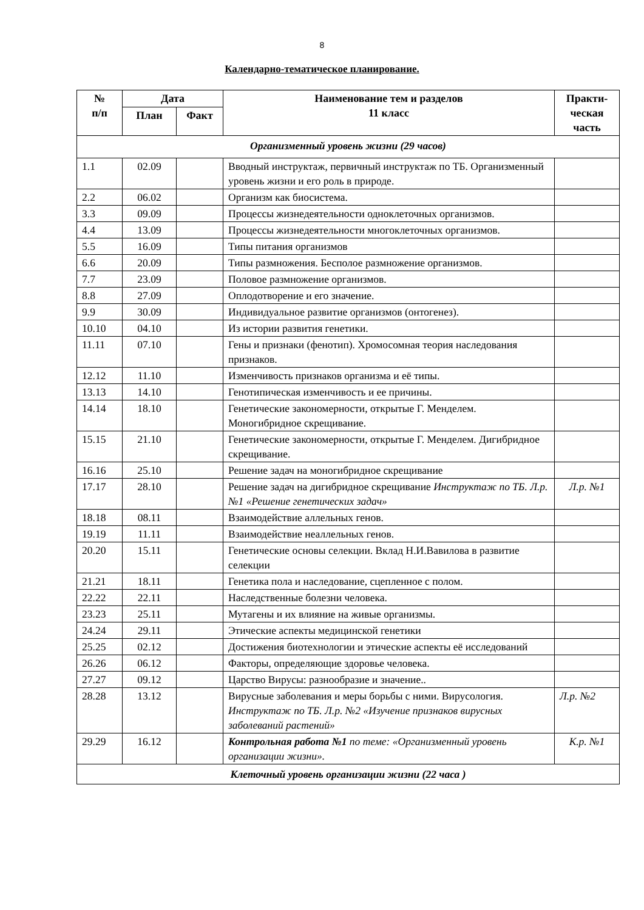8
Календарно-тематическое планирование.
| № п/п | Дата | | Наименование тем и разделов 11 класс | Практи- ческая часть |
| --- | --- | --- | --- | --- |
| | План | Факт | | |
| Организменный уровень жизни (29 часов) | | | | |
| 1.1 | 02.09 | | Вводный инструктаж, первичный инструктаж по ТБ. Организменный уровень жизни и его роль в природе. | |
| 2.2 | 06.02 | | Организм как биосистема. | |
| 3.3 | 09.09 | | Процессы жизнедеятельности одноклеточных организмов. | |
| 4.4 | 13.09 | | Процессы жизнедеятельности многоклеточных организмов. | |
| 5.5 | 16.09 | | Типы питания организмов | |
| 6.6 | 20.09 | | Типы размножения. Бесполое размножение организмов. | |
| 7.7 | 23.09 | | Половое размножение организмов. | |
| 8.8 | 27.09 | | Оплодотворение и его значение. | |
| 9.9 | 30.09 | | Индивидуальное развитие организмов (онтогенез). | |
| 10.10 | 04.10 | | Из истории развития генетики. | |
| 11.11 | 07.10 | | Гены и признаки (фенотип). Хромосомная теория наследования признаков. | |
| 12.12 | 11.10 | | Изменчивость признаков организма и её типы. | |
| 13.13 | 14.10 | | Генотипическая изменчивость и ее причины. | |
| 14.14 | 18.10 | | Генетические закономерности, открытые Г. Менделем. Моногибридное скрещивание. | |
| 15.15 | 21.10 | | Генетические закономерности, открытые Г. Менделем. Дигибридное скрещивание. | |
| 16.16 | 25.10 | | Решение задач на моногибридное скрещивание | |
| 17.17 | 28.10 | | Решение задач на дигибридное скрещивание Инструктаж по ТБ. Л.р. №1 «Решение генетических задач» | Л.р. №1 |
| 18.18 | 08.11 | | Взаимодействие аллельных генов. | |
| 19.19 | 11.11 | | Взаимодействие неаллельных генов. | |
| 20.20 | 15.11 | | Генетические основы селекции. Вклад Н.И.Вавилова в развитие селекции | |
| 21.21 | 18.11 | | Генетика пола и наследование, сцепленное с полом. | |
| 22.22 | 22.11 | | Наследственные болезни человека. | |
| 23.23 | 25.11 | | Мутагены и их влияние на живые организмы. | |
| 24.24 | 29.11 | | Этические аспекты медицинской генетики | |
| 25.25 | 02.12 | | Достижения биотехнологии и этические аспекты её исследований | |
| 26.26 | 06.12 | | Факторы, определяющие здоровье человека. | |
| 27.27 | 09.12 | | Царство Вирусы: разнообразие и значение.. | |
| 28.28 | 13.12 | | Вирусные заболевания и меры борьбы с ними. Вирусология. Инструктаж по ТБ. Л.р. №2 «Изучение признаков вирусных заболеваний растений» | Л.р. №2 |
| 29.29 | 16.12 | | Контрольная работа №1 по теме: «Организменный уровень организации жизни». | К.р. №1 |
| Клеточный уровень организации жизни (22 часа ) | | | | |